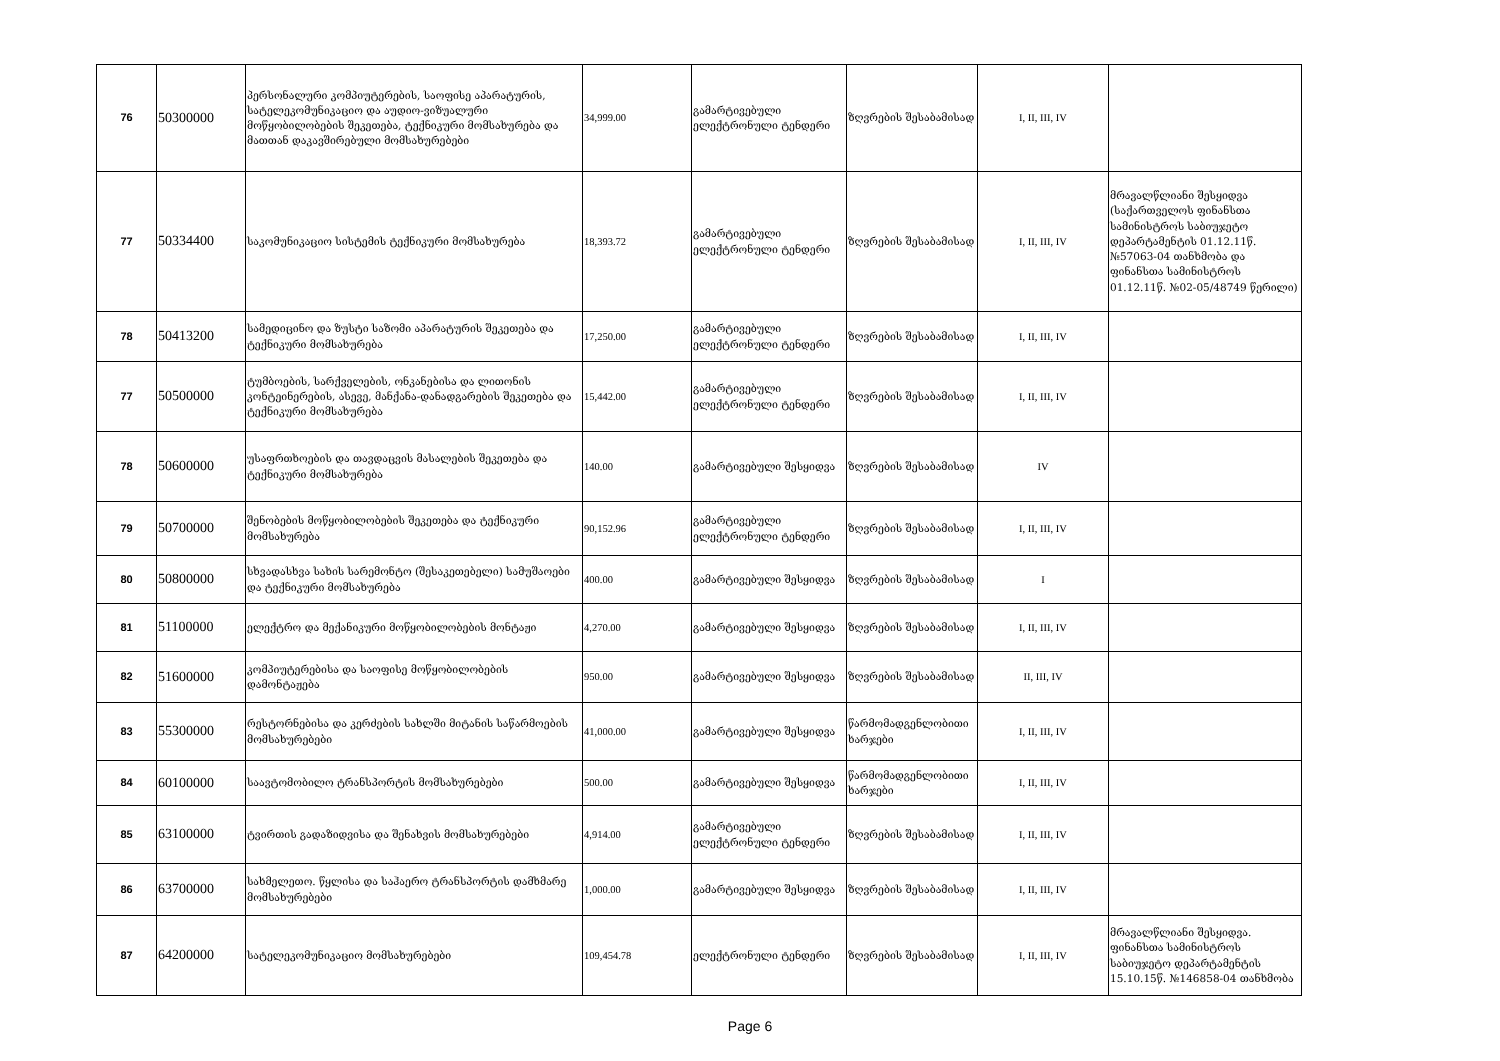| 76 | 50300000 | პერსონალური კომპიუტერების, საოფისე აპარატურის, სატელეკომუნიკაციო და აუდიო-ვიზუალური მოწყობილობების შეკეთება, ტექნიკური მომსახურება და მათთან დაკავშირებული მომსახურებები | 34,999.00 | გამარტივებული ელექტრონული ტენდერი | ზღვრების შესაბამისად | I, II, III, IV | |
| 77 | 50334400 | საკომუნიკაციო სისტემის ტექნიკური მომსახურება | 18,393.72 | გამარტივებული ელექტრონული ტენდერი | ზღვრების შესაბამისად | I, II, III, IV | მრავალწლიანი შესყიდვა (საქართველოს ფინანსთა სამინისტროს საბიუჯეტო დეპარტამენტის 01.12.11წ. №57063-04 თანხმობა და ფინანსთა სამინისტროს 01.12.11წ. №02-05/48749 წერილი) |
| 78 | 50413200 | სამედიცინო და ზუსტი საზომი აპარატურის შეკეთება და ტექნიკური მომსახურება | 17,250.00 | გამარტივებული ელექტრონული ტენდერი | ზღვრების შესაბამისად | I, II, III, IV | |
| 77 | 50500000 | ტუმბოების, სარქველების, ონკანებისა და ლითონის კონტეინერების, ასევე, მანქანა-დანადგარების შეკეთება და ტექნიკური მომსახურება | 15,442.00 | გამარტივებული ელექტრონული ტენდერი | ზღვრების შესაბამისად | I, II, III, IV | |
| 78 | 50600000 | უსაფრთხოების და თავდაცვის მასალების შეკეთება და ტექნიკური მომსახურება | 140.00 | გამარტივებული შესყიდვა | ზღვრების შესაბამისად | IV | |
| 79 | 50700000 | შენობების მოწყობილობების შეკეთება და ტექნიკური მომსახურება | 90,152.96 | გამარტივებული ელექტრონული ტენდერი | ზღვრების შესაბამისად | I, II, III, IV | |
| 80 | 50800000 | სხვადასხვა სახის სარემონტო (შესაკეთებელი) სამუშაოები და ტექნიკური მომსახურება | 400.00 | გამარტივებული შესყიდვა | ზღვრების შესაბამისად | I | |
| 81 | 51100000 | ელექტრო და მექანიკური მოწყობილობების მონტაჟი | 4,270.00 | გამარტივებული შესყიდვა | ზღვრების შესაბამისად | I, II, III, IV | |
| 82 | 51600000 | კომპიუტერებისა და საოფისე მოწყობილობების დამონტაჟება | 950.00 | გამარტივებული შესყიდვა | ზღვრების შესაბამისად | II, III, IV | |
| 83 | 55300000 | რესტორნებისა და კერძების სახლში მიტანის საწარმოების მომსახურებები | 41,000.00 | გამარტივებული შესყიდვა | წარმომადგენლობითი ხარჯები | I, II, III, IV | |
| 84 | 60100000 | საავტომობილო ტრანსპორტის მომსახურებები | 500.00 | გამარტივებული შესყიდვა | წარმომადგენლობითი ხარჯები | I, II, III, IV | |
| 85 | 63100000 | ტვირთის გადაზიდვისა და შენახვის მომსახურებები | 4,914.00 | გამარტივებული ელექტრონული ტენდერი | ზღვრების შესაბამისად | I, II, III, IV | |
| 86 | 63700000 | სახმელეთო. წყლისა და საჰაერო ტრანსპორტის დამხმარე მომსახურებები | 1,000.00 | გამარტივებული შესყიდვა | ზღვრების შესაბამისად | I, II, III, IV | |
| 87 | 64200000 | სატელეკომუნიკაციო მომსახურებები | 109,454.78 | ელექტრონული ტენდერი | ზღვრების შესაბამისად | I, II, III, IV | მრავალწლიანი შესყიდვა. ფინანსთა სამინისტროს საბიუჯეტო დეპარტამენტის 15.10.15წ. №146858-04 თანხმობა |
Page 6